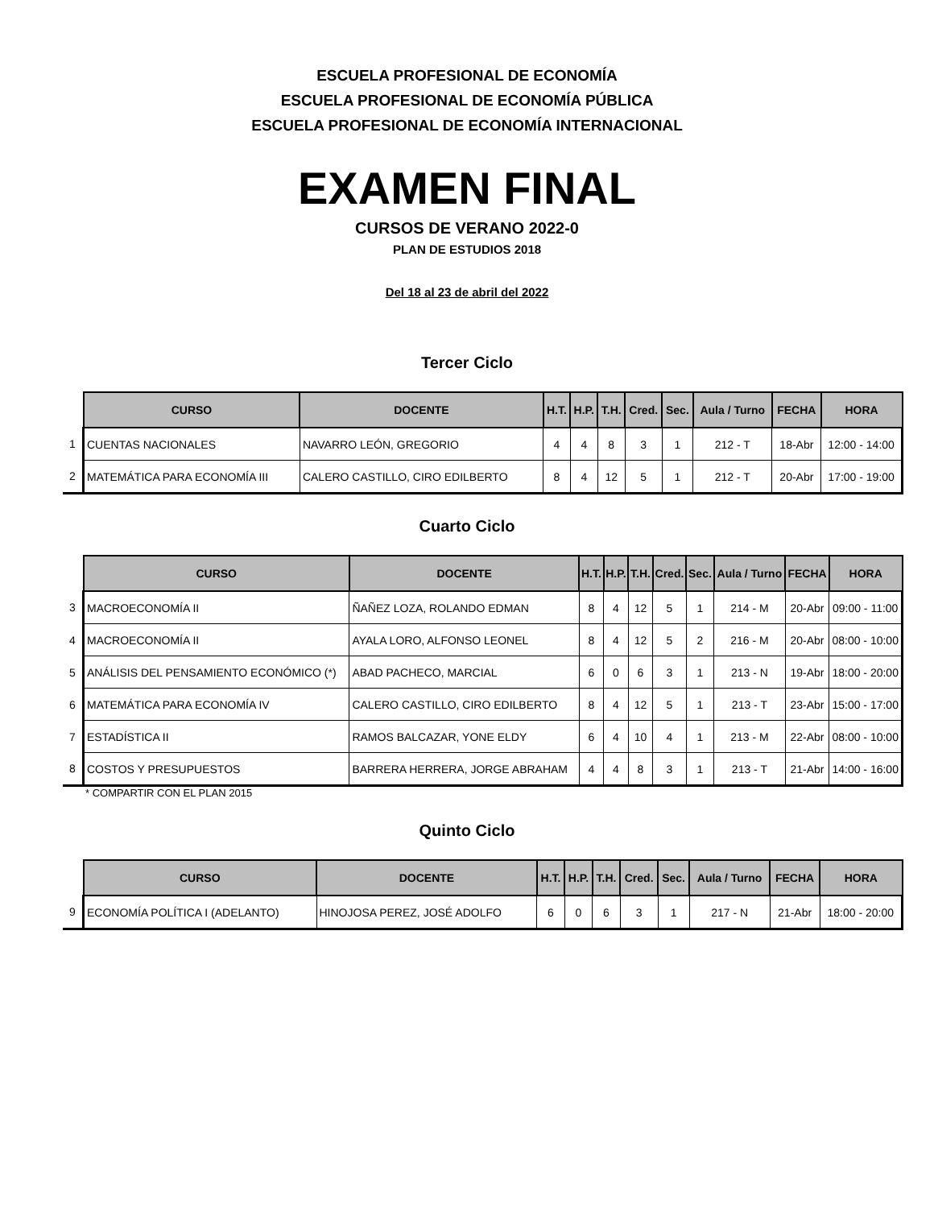ESCUELA PROFESIONAL DE ECONOMÍA
ESCUELA PROFESIONAL DE ECONOMÍA PÚBLICA
ESCUELA PROFESIONAL DE ECONOMÍA INTERNACIONAL
EXAMEN FINAL
CURSOS DE VERANO 2022-0
PLAN DE ESTUDIOS 2018
Del 18 al 23 de abril del 2022
Tercer Ciclo
| | CURSO | DOCENTE | H.T. | H.P. | T.H. | Cred. | Sec. | Aula / Turno | FECHA | HORA |
| --- | --- | --- | --- | --- | --- | --- | --- | --- | --- | --- |
| 1 | CUENTAS NACIONALES | NAVARRO LEÓN, GREGORIO | 4 | 4 | 8 | 3 | 1 | 212 - T | 18-Abr | 12:00 - 14:00 |
| 2 | MATEMÁTICA PARA ECONOMÍA III | CALERO CASTILLO, CIRO EDILBERTO | 8 | 4 | 12 | 5 | 1 | 212 - T | 20-Abr | 17:00 - 19:00 |
Cuarto Ciclo
| | CURSO | DOCENTE | H.T. | H.P. | T.H. | Cred. | Sec. | Aula / Turno | FECHA | HORA |
| --- | --- | --- | --- | --- | --- | --- | --- | --- | --- | --- |
| 3 | MACROECONOMÍA II | ÑAÑEZ LOZA, ROLANDO EDMAN | 8 | 4 | 12 | 5 | 1 | 214 - M | 20-Abr | 09:00 - 11:00 |
| 4 | MACROECONOMÍA II | AYALA LORO, ALFONSO LEONEL | 8 | 4 | 12 | 5 | 2 | 216 - M | 20-Abr | 08:00 - 10:00 |
| 5 | ANÁLISIS DEL PENSAMIENTO ECONÓMICO (*) | ABAD PACHECO, MARCIAL | 6 | 0 | 6 | 3 | 1 | 213 - N | 19-Abr | 18:00 - 20:00 |
| 6 | MATEMÁTICA PARA ECONOMÍA IV | CALERO CASTILLO, CIRO EDILBERTO | 8 | 4 | 12 | 5 | 1 | 213 - T | 23-Abr | 15:00 - 17:00 |
| 7 | ESTADÍSTICA II | RAMOS BALCAZAR, YONE ELDY | 6 | 4 | 10 | 4 | 1 | 213 - M | 22-Abr | 08:00 - 10:00 |
| 8 | COSTOS Y PRESUPUESTOS | BARRERA HERRERA, JORGE ABRAHAM | 4 | 4 | 8 | 3 | 1 | 213 - T | 21-Abr | 14:00 - 16:00 |
* COMPARTIR CON EL PLAN 2015
Quinto Ciclo
| | CURSO | DOCENTE | H.T. | H.P. | T.H. | Cred. | Sec. | Aula / Turno | FECHA | HORA |
| --- | --- | --- | --- | --- | --- | --- | --- | --- | --- | --- |
| 9 | ECONOMÍA POLÍTICA I (ADELANTO) | HINOJOSA PEREZ, JOSÉ ADOLFO | 6 | 0 | 6 | 3 | 1 | 217 - N | 21-Abr | 18:00 - 20:00 |